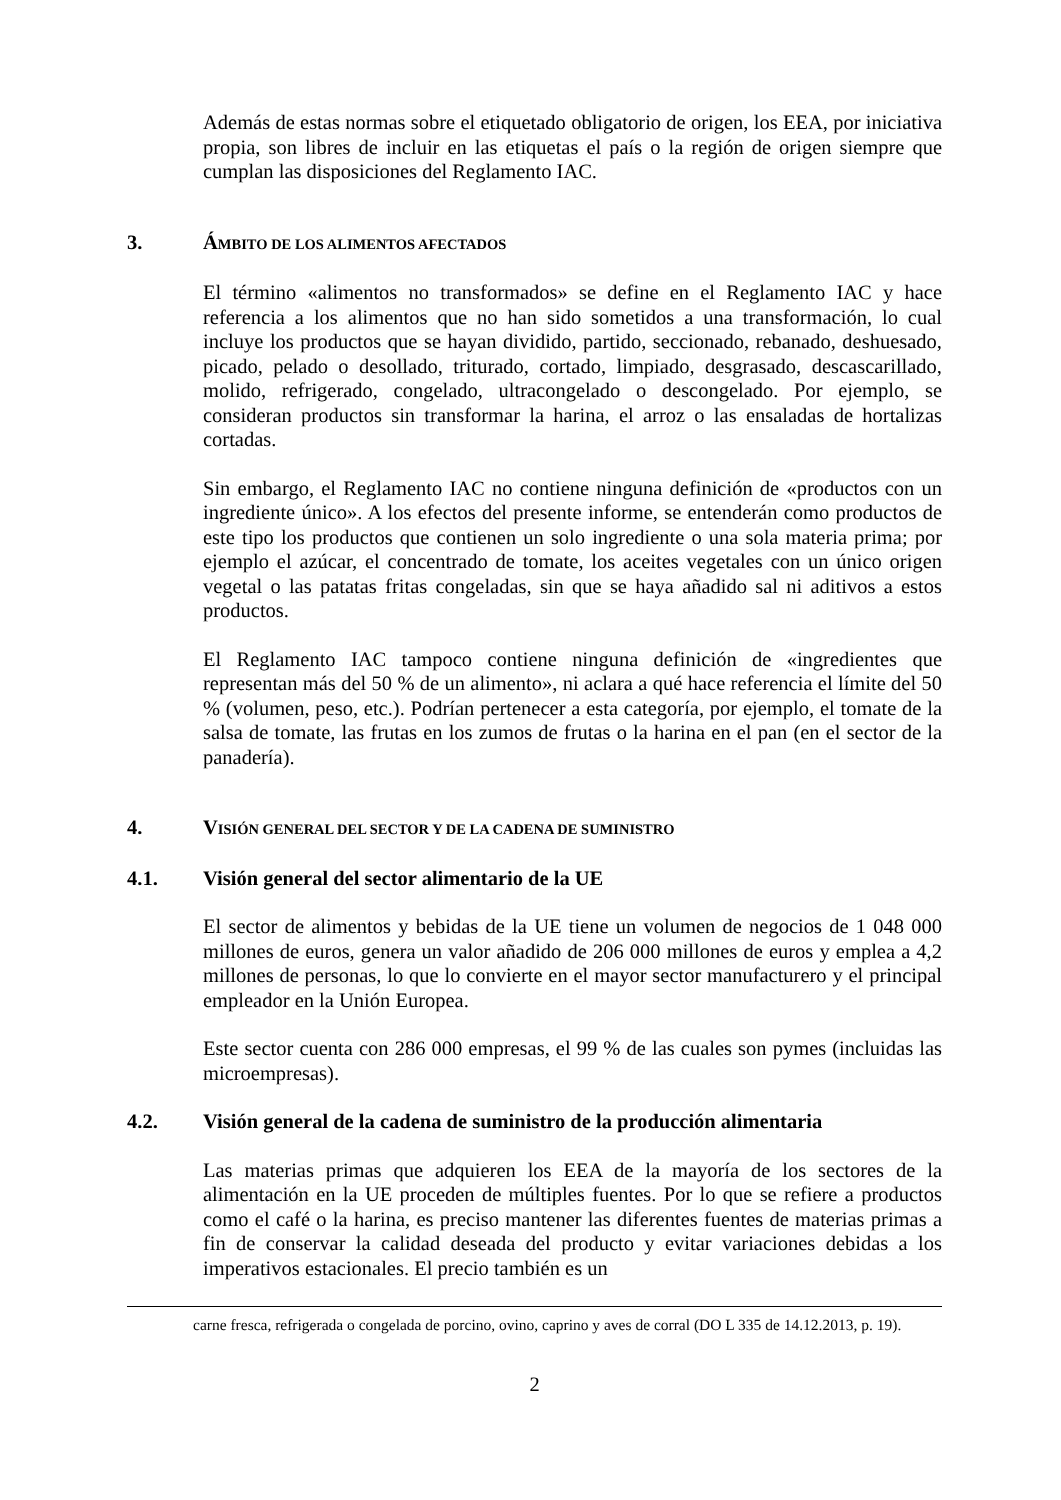Además de estas normas sobre el etiquetado obligatorio de origen, los EEA, por iniciativa propia, son libres de incluir en las etiquetas el país o la región de origen siempre que cumplan las disposiciones del Reglamento IAC.
3. ÁMBITO DE LOS ALIMENTOS AFECTADOS
El término «alimentos no transformados» se define en el Reglamento IAC y hace referencia a los alimentos que no han sido sometidos a una transformación, lo cual incluye los productos que se hayan dividido, partido, seccionado, rebanado, deshuesado, picado, pelado o desollado, triturado, cortado, limpiado, desgrasado, descascarillado, molido, refrigerado, congelado, ultracongelado o descongelado. Por ejemplo, se consideran productos sin transformar la harina, el arroz o las ensaladas de hortalizas cortadas.
Sin embargo, el Reglamento IAC no contiene ninguna definición de «productos con un ingrediente único». A los efectos del presente informe, se entenderán como productos de este tipo los productos que contienen un solo ingrediente o una sola materia prima; por ejemplo el azúcar, el concentrado de tomate, los aceites vegetales con un único origen vegetal o las patatas fritas congeladas, sin que se haya añadido sal ni aditivos a estos productos.
El Reglamento IAC tampoco contiene ninguna definición de «ingredientes que representan más del 50 % de un alimento», ni aclara a qué hace referencia el límite del 50 % (volumen, peso, etc.). Podrían pertenecer a esta categoría, por ejemplo, el tomate de la salsa de tomate, las frutas en los zumos de frutas o la harina en el pan (en el sector de la panadería).
4. VISIÓN GENERAL DEL SECTOR Y DE LA CADENA DE SUMINISTRO
4.1. Visión general del sector alimentario de la UE
El sector de alimentos y bebidas de la UE tiene un volumen de negocios de 1 048 000 millones de euros, genera un valor añadido de 206 000 millones de euros y emplea a 4,2 millones de personas, lo que lo convierte en el mayor sector manufacturero y el principal empleador en la Unión Europea.
Este sector cuenta con 286 000 empresas, el 99 % de las cuales son pymes (incluidas las microempresas).
4.2. Visión general de la cadena de suministro de la producción alimentaria
Las materias primas que adquieren los EEA de la mayoría de los sectores de la alimentación en la UE proceden de múltiples fuentes. Por lo que se refiere a productos como el café o la harina, es preciso mantener las diferentes fuentes de materias primas a fin de conservar la calidad deseada del producto y evitar variaciones debidas a los imperativos estacionales. El precio también es un
carne fresca, refrigerada o congelada de porcino, ovino, caprino y aves de corral (DO L 335 de 14.12.2013, p. 19).
2